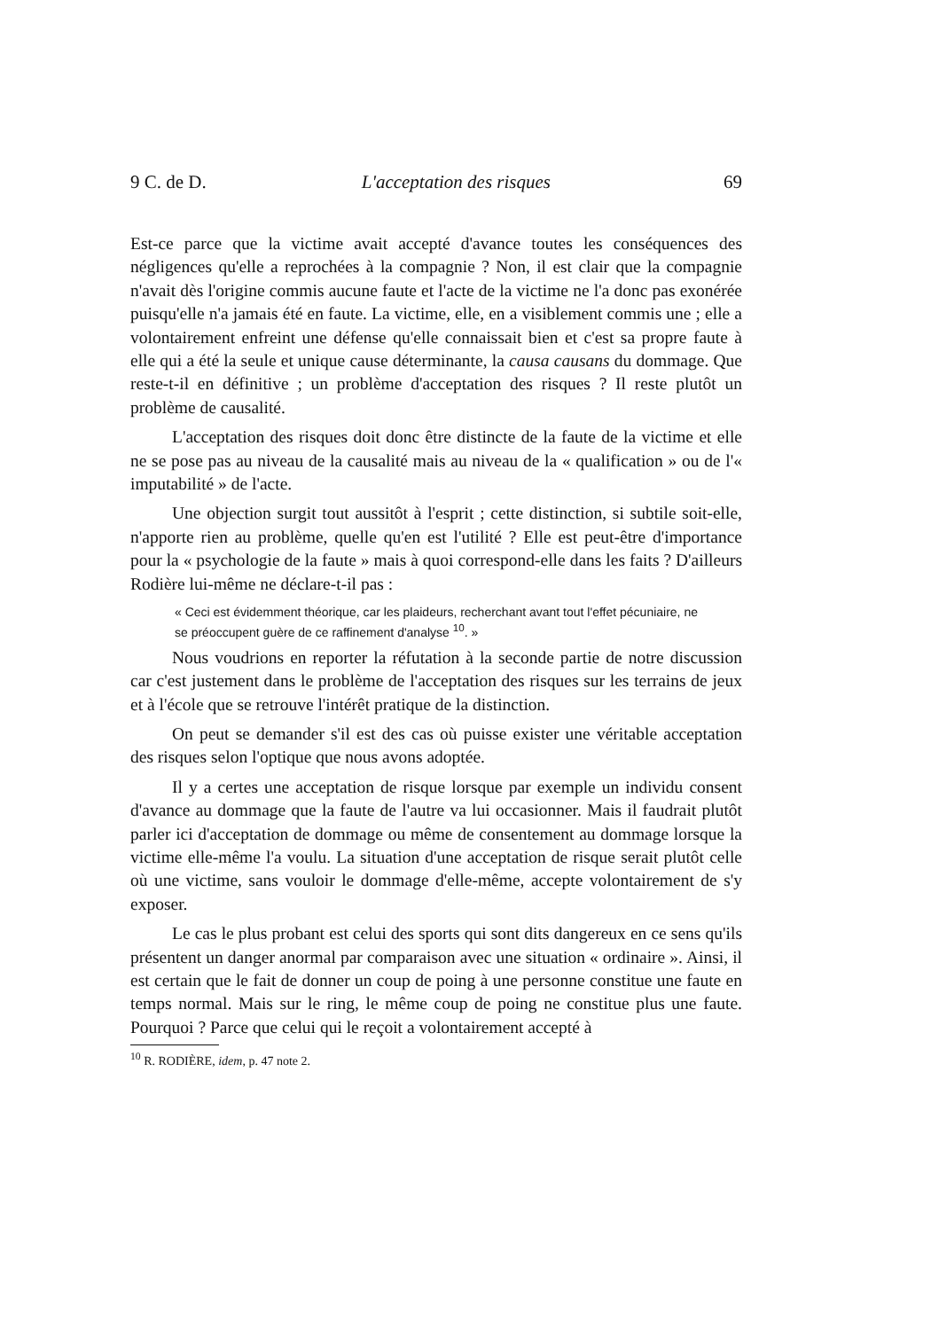9 C. de D. L'acceptation des risques 69
Est-ce parce que la victime avait accepté d'avance toutes les conséquences des négligences qu'elle a reprochées à la compagnie ? Non, il est clair que la compagnie n'avait dès l'origine commis aucune faute et l'acte de la victime ne l'a donc pas exonérée puisqu'elle n'a jamais été en faute. La victime, elle, en a visiblement commis une ; elle a volontairement enfreint une défense qu'elle connaissait bien et c'est sa propre faute à elle qui a été la seule et unique cause déterminante, la causa causans du dommage. Que reste-t-il en définitive ; un problème d'acceptation des risques ? Il reste plutôt un problème de causalité.
L'acceptation des risques doit donc être distincte de la faute de la victime et elle ne se pose pas au niveau de la causalité mais au niveau de la « qualification » ou de l'« imputabilité » de l'acte.
Une objection surgit tout aussitôt à l'esprit ; cette distinction, si subtile soit-elle, n'apporte rien au problème, quelle qu'en est l'utilité ? Elle est peut-être d'importance pour la « psychologie de la faute » mais à quoi correspond-elle dans les faits ? D'ailleurs Rodière lui-même ne déclare-t-il pas :
« Ceci est évidemment théorique, car les plaideurs, recherchant avant tout l'effet pécuniaire, ne se préoccupent guère de ce raffinement d'analyse <sup>10</sup>. »
Nous voudrions en reporter la réfutation à la seconde partie de notre discussion car c'est justement dans le problème de l'acceptation des risques sur les terrains de jeux et à l'école que se retrouve l'intérêt pratique de la distinction.
On peut se demander s'il est des cas où puisse exister une véritable acceptation des risques selon l'optique que nous avons adoptée.
Il y a certes une acceptation de risque lorsque par exemple un individu consent d'avance au dommage que la faute de l'autre va lui occasionner. Mais il faudrait plutôt parler ici d'acceptation de dommage ou même de consentement au dommage lorsque la victime elle-même l'a voulu. La situation d'une acceptation de risque serait plutôt celle où une victime, sans vouloir le dommage d'elle-même, accepte volontairement de s'y exposer.
Le cas le plus probant est celui des sports qui sont dits dangereux en ce sens qu'ils présentent un danger anormal par comparaison avec une situation « ordinaire ». Ainsi, il est certain que le fait de donner un coup de poing à une personne constitue une faute en temps normal. Mais sur le ring, le même coup de poing ne constitue plus une faute. Pourquoi ? Parce que celui qui le reçoit a volontairement accepté à
<sup>10</sup> R. RODIÈRE, idem, p. 47 note 2.